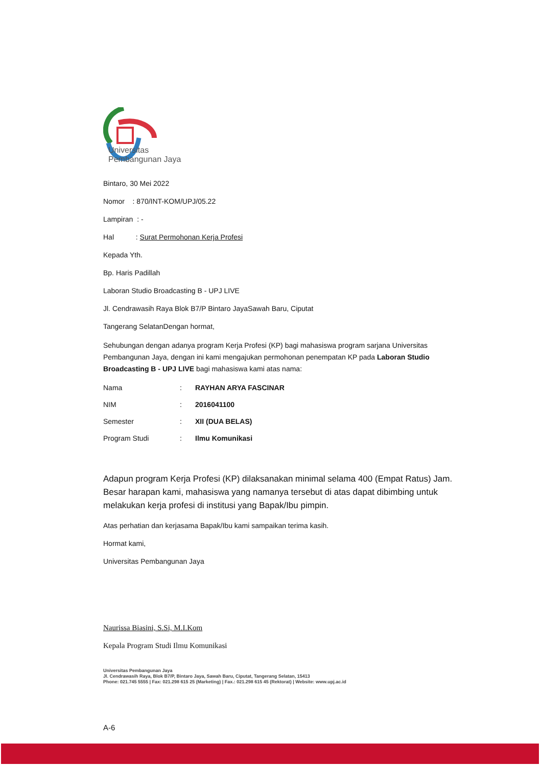Universitas
Pembangunan Jaya
Bintaro, 30 Mei 2022
Nomor : 870/INT-KOM/UPJ/05.22
Lampiran : -
Hal : Surat Permohonan Kerja Profesi
Kepada Yth.
Bp. Haris Padillah
Laboran Studio Broadcasting B - UPJ LIVE
Jl. Cendrawasih Raya Blok B7/P Bintaro JayaSawah Baru, Ciputat
Tangerang SelatanDengan hormat,
Sehubungan dengan adanya program Kerja Profesi (KP) bagi mahasiswa program sarjana Universitas Pembangunan Jaya, dengan ini kami mengajukan permohonan penempatan KP pada Laboran Studio Broadcasting B - UPJ LIVE bagi mahasiswa kami atas nama:
| Nama | : | RAYHAN ARYA FASCINAR |
| NIM | : | 2016041100 |
| Semester | : | XII (DUA BELAS) |
| Program Studi | : | Ilmu Komunikasi |
Adapun program Kerja Profesi (KP) dilaksanakan minimal selama 400 (Empat Ratus) Jam. Besar harapan kami, mahasiswa yang namanya tersebut di atas dapat dibimbing untuk melakukan kerja profesi di institusi yang Bapak/Ibu pimpin.
Atas perhatian dan kerjasama Bapak/Ibu kami sampaikan terima kasih.
Hormat kami,
Universitas Pembangunan Jaya
Naurissa Biasini, S.Si, M.I.Kom
Kepala Program Studi Ilmu Komunikasi
Universitas Pembangunan Jaya
Jl. Cendrawasih Raya, Blok B7/P, Bintaro Jaya, Sawah Baru, Ciputat, Tangerang Selatan, 15413
Phone: 021.745 5555 | Fax: 021.298 615 25 (Marketing) | Fax.: 021.298 615 45 (Rektorat) | Website: www.upj.ac.id
A-6